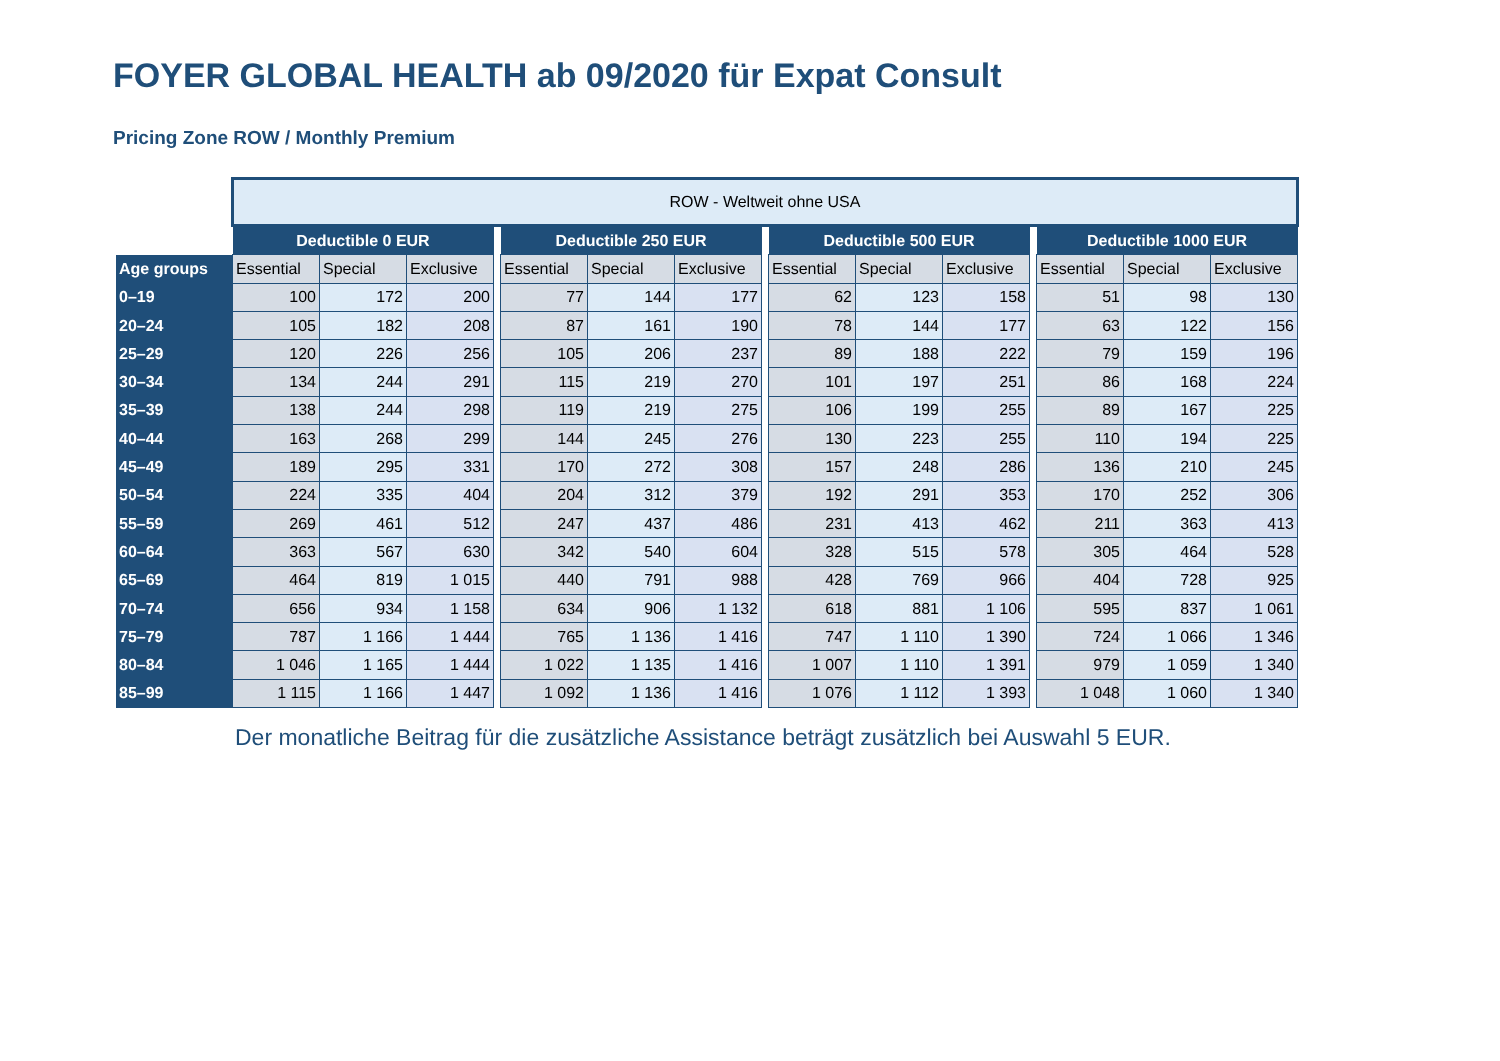FOYER GLOBAL HEALTH ab 09/2020 für Expat Consult
Pricing Zone ROW / Monthly Premium
| | ROW - Weltweit ohne USA | | | | | | | | | | | | | | |
| | Deductible 0 EUR | | | | Deductible 250 EUR | | | | Deductible 500 EUR | | | | Deductible 1000 EUR | | |
| Age groups | Essential | Special | Exclusive | | Essential | Special | Exclusive | | Essential | Special | Exclusive | | Essential | Special | Exclusive |
| 0–19 | 100 | 172 | 200 | | 77 | 144 | 177 | | 62 | 123 | 158 | | 51 | 98 | 130 |
| 20–24 | 105 | 182 | 208 | | 87 | 161 | 190 | | 78 | 144 | 177 | | 63 | 122 | 156 |
| 25–29 | 120 | 226 | 256 | | 105 | 206 | 237 | | 89 | 188 | 222 | | 79 | 159 | 196 |
| 30–34 | 134 | 244 | 291 | | 115 | 219 | 270 | | 101 | 197 | 251 | | 86 | 168 | 224 |
| 35–39 | 138 | 244 | 298 | | 119 | 219 | 275 | | 106 | 199 | 255 | | 89 | 167 | 225 |
| 40–44 | 163 | 268 | 299 | | 144 | 245 | 276 | | 130 | 223 | 255 | | 110 | 194 | 225 |
| 45–49 | 189 | 295 | 331 | | 170 | 272 | 308 | | 157 | 248 | 286 | | 136 | 210 | 245 |
| 50–54 | 224 | 335 | 404 | | 204 | 312 | 379 | | 192 | 291 | 353 | | 170 | 252 | 306 |
| 55–59 | 269 | 461 | 512 | | 247 | 437 | 486 | | 231 | 413 | 462 | | 211 | 363 | 413 |
| 60–64 | 363 | 567 | 630 | | 342 | 540 | 604 | | 328 | 515 | 578 | | 305 | 464 | 528 |
| 65–69 | 464 | 819 | 1 015 | | 440 | 791 | 988 | | 428 | 769 | 966 | | 404 | 728 | 925 |
| 70–74 | 656 | 934 | 1 158 | | 634 | 906 | 1 132 | | 618 | 881 | 1 106 | | 595 | 837 | 1 061 |
| 75–79 | 787 | 1 166 | 1 444 | | 765 | 1 136 | 1 416 | | 747 | 1 110 | 1 390 | | 724 | 1 066 | 1 346 |
| 80–84 | 1 046 | 1 165 | 1 444 | | 1 022 | 1 135 | 1 416 | | 1 007 | 1 110 | 1 391 | | 979 | 1 059 | 1 340 |
| 85–99 | 1 115 | 1 166 | 1 447 | | 1 092 | 1 136 | 1 416 | | 1 076 | 1 112 | 1 393 | | 1 048 | 1 060 | 1 340 |
Der monatliche Beitrag für die zusätzliche Assistance beträgt zusätzlich bei Auswahl 5 EUR.